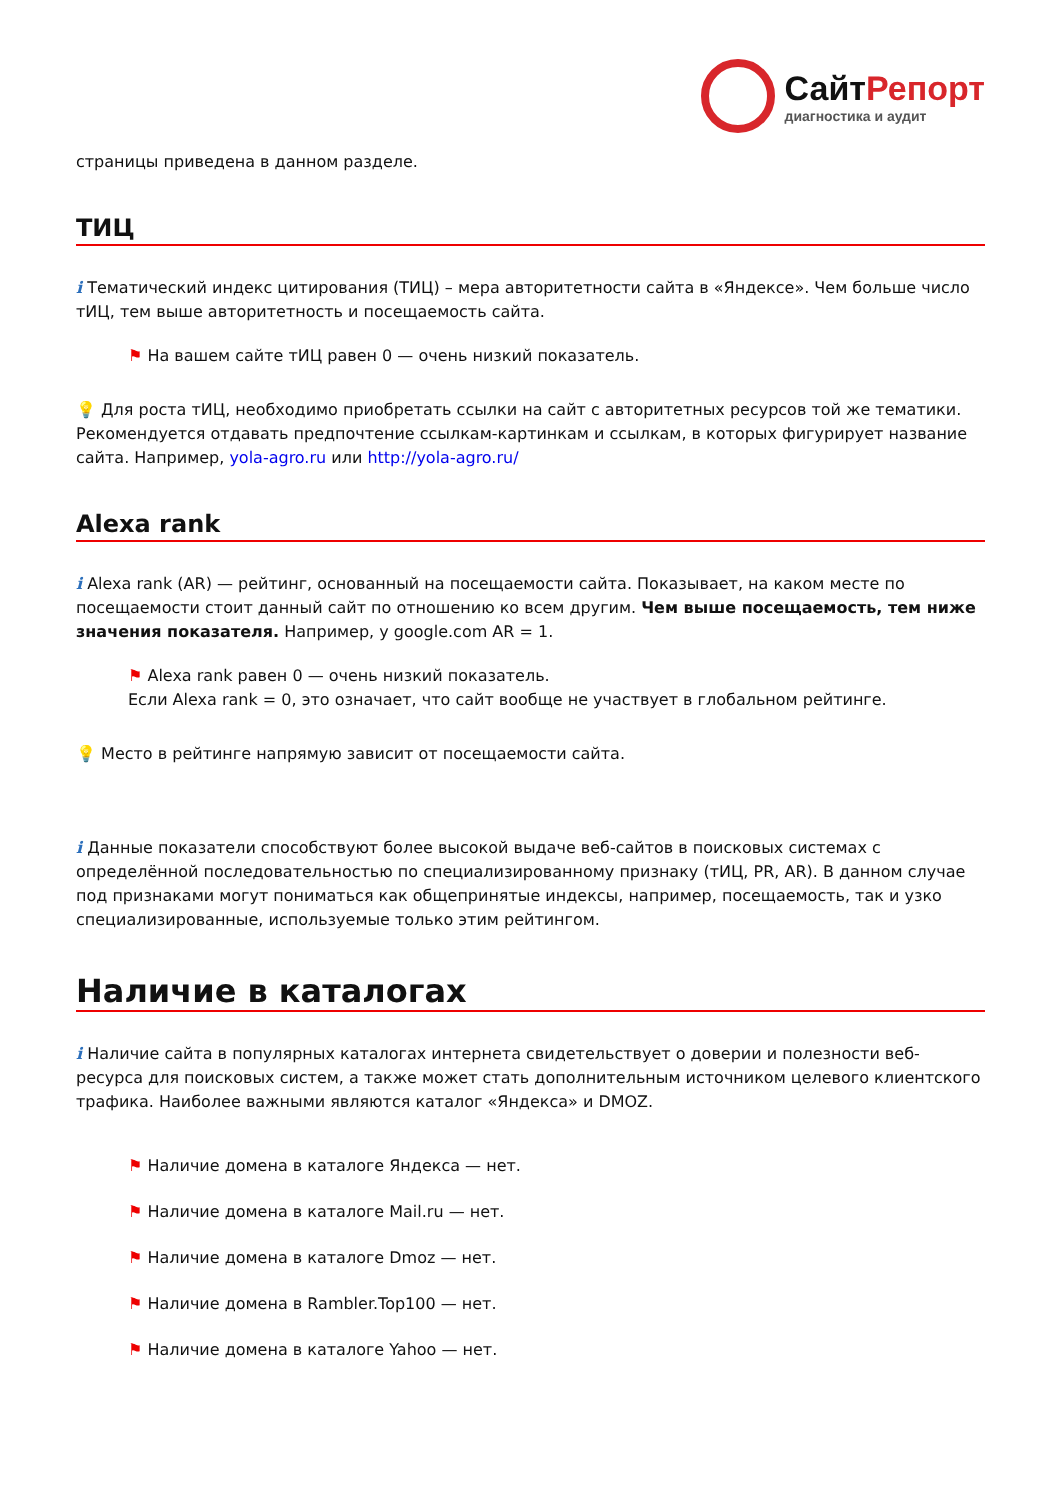СайтРепорт
диагностика и аудит
страницы приведена в данном разделе.
ТИЦ
i Тематический индекс цитирования (ТИЦ) – мера авторитетности сайта в «Яндексе». Чем больше число тИЦ, тем выше авторитетность и посещаемость сайта.
⚑ На вашем сайте тИЦ равен 0 — очень низкий показатель.
💡 Для роста тИЦ, необходимо приобретать ссылки на сайт с авторитетных ресурсов той же тематики. Рекомендуется отдавать предпочтение ссылкам-картинкам и ссылкам, в которых фигурирует название сайта. Например, yola-agro.ru или http://yola-agro.ru/
Alexa rank
i Alexa rank (AR) — рейтинг, основанный на посещаемости сайта. Показывает, на каком месте по посещаемости стоит данный сайт по отношению ко всем другим. Чем выше посещаемость, тем ниже значения показателя. Например, у google.com AR = 1.
⚑ Alexa rank равен 0 — очень низкий показатель.
Если Alexa rank = 0, это означает, что сайт вообще не участвует в глобальном рейтинге.
💡 Место в рейтинге напрямую зависит от посещаемости сайта.
i Данные показатели способствуют более высокой выдаче веб-сайтов в поисковых системах с определённой последовательностью по специализированному признаку (тИЦ, PR, AR). В данном случае под признаками могут пониматься как общепринятые индексы, например, посещаемость, так и узко специализированные, используемые только этим рейтингом.
Наличие в каталогах
i Наличие сайта в популярных каталогах интернета свидетельствует о доверии и полезности веб-ресурса для поисковых систем, а также может стать дополнительным источником целевого клиентского трафика. Наиболее важными являются каталог «Яндекса» и DMOZ.
⚑ Наличие домена в каталоге Яндекса — нет.
⚑ Наличие домена в каталоге Mail.ru — нет.
⚑ Наличие домена в каталоге Dmoz — нет.
⚑ Наличие домена в Rambler.Top100 — нет.
⚑ Наличие домена в каталоге Yahoo — нет.